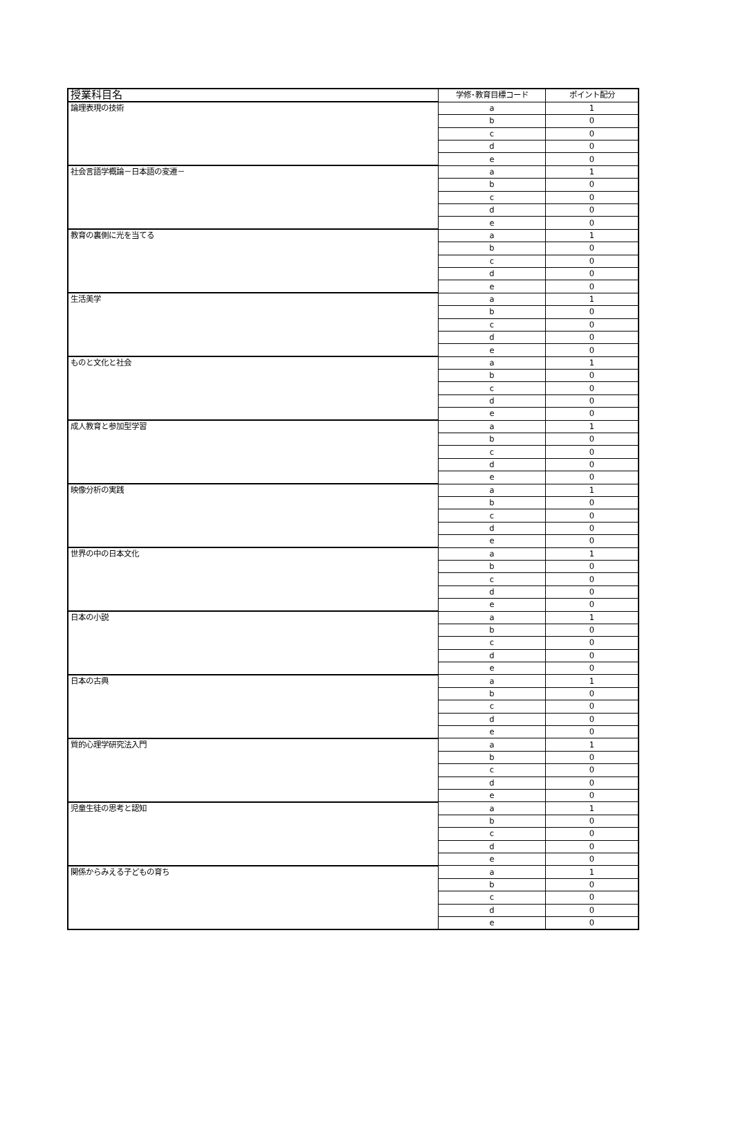| 授業科目名 | 学修･教育目標コード | ポイント配分 |
| --- | --- | --- |
| 論理表現の技術 | a | 1 |
| | b | 0 |
| | c | 0 |
| | d | 0 |
| | e | 0 |
| 社会言語学概論－日本語の変遷－ | a | 1 |
| | b | 0 |
| | c | 0 |
| | d | 0 |
| | e | 0 |
| 教育の裏側に光を当てる | a | 1 |
| | b | 0 |
| | c | 0 |
| | d | 0 |
| | e | 0 |
| 生活美学 | a | 1 |
| | b | 0 |
| | c | 0 |
| | d | 0 |
| | e | 0 |
| ものと文化と社会 | a | 1 |
| | b | 0 |
| | c | 0 |
| | d | 0 |
| | e | 0 |
| 成人教育と参加型学習 | a | 1 |
| | b | 0 |
| | c | 0 |
| | d | 0 |
| | e | 0 |
| 映像分析の実践 | a | 1 |
| | b | 0 |
| | c | 0 |
| | d | 0 |
| | e | 0 |
| 世界の中の日本文化 | a | 1 |
| | b | 0 |
| | c | 0 |
| | d | 0 |
| | e | 0 |
| 日本の小説 | a | 1 |
| | b | 0 |
| | c | 0 |
| | d | 0 |
| | e | 0 |
| 日本の古典 | a | 1 |
| | b | 0 |
| | c | 0 |
| | d | 0 |
| | e | 0 |
| 質的心理学研究法入門 | a | 1 |
| | b | 0 |
| | c | 0 |
| | d | 0 |
| | e | 0 |
| 児童生徒の思考と認知 | a | 1 |
| | b | 0 |
| | c | 0 |
| | d | 0 |
| | e | 0 |
| 関係からみえる子どもの育ち | a | 1 |
| | b | 0 |
| | c | 0 |
| | d | 0 |
| | e | 0 |